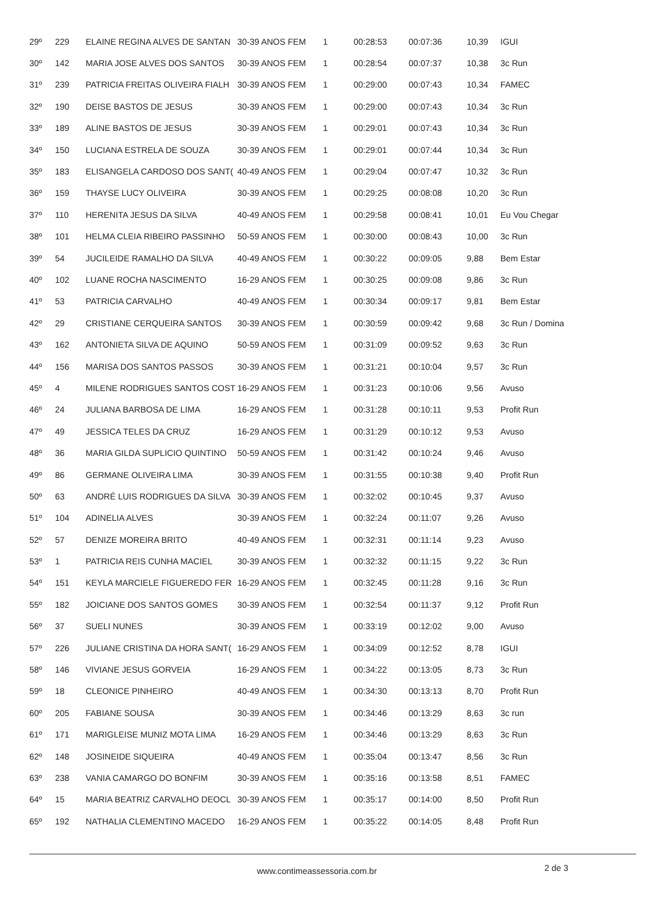| 29º | 229 | ELAINE REGINA ALVES DE SANTAN | 30-39 ANOS FEM | 1 | 00:28:53 | 00:07:36 | 10,39 | IGUI |
| 30º | 142 | MARIA JOSE ALVES DOS SANTOS | 30-39 ANOS FEM | 1 | 00:28:54 | 00:07:37 | 10,38 | 3c Run |
| 31º | 239 | PATRICIA FREITAS OLIVEIRA FIALH | 30-39 ANOS FEM | 1 | 00:29:00 | 00:07:43 | 10,34 | FAMEC |
| 32º | 190 | DEISE BASTOS DE JESUS | 30-39 ANOS FEM | 1 | 00:29:00 | 00:07:43 | 10,34 | 3c Run |
| 33º | 189 | ALINE BASTOS DE JESUS | 30-39 ANOS FEM | 1 | 00:29:01 | 00:07:43 | 10,34 | 3c Run |
| 34º | 150 | LUCIANA ESTRELA DE SOUZA | 30-39 ANOS FEM | 1 | 00:29:01 | 00:07:44 | 10,34 | 3c Run |
| 35º | 183 | ELISANGELA CARDOSO DOS SANT( | 40-49 ANOS FEM | 1 | 00:29:04 | 00:07:47 | 10,32 | 3c Run |
| 36º | 159 | THAYSE LUCY OLIVEIRA | 30-39 ANOS FEM | 1 | 00:29:25 | 00:08:08 | 10,20 | 3c Run |
| 37º | 110 | HERENITA JESUS DA SILVA | 40-49 ANOS FEM | 1 | 00:29:58 | 00:08:41 | 10,01 | Eu Vou Chegar |
| 38º | 101 | HELMA CLEIA RIBEIRO PASSINHO | 50-59 ANOS FEM | 1 | 00:30:00 | 00:08:43 | 10,00 | 3c Run |
| 39º | 54 | JUCILEIDE RAMALHO DA SILVA | 40-49 ANOS FEM | 1 | 00:30:22 | 00:09:05 | 9,88 | Bem Estar |
| 40º | 102 | LUANE ROCHA NASCIMENTO | 16-29 ANOS FEM | 1 | 00:30:25 | 00:09:08 | 9,86 | 3c Run |
| 41º | 53 | PATRICIA CARVALHO | 40-49 ANOS FEM | 1 | 00:30:34 | 00:09:17 | 9,81 | Bem Estar |
| 42º | 29 | CRISTIANE CERQUEIRA SANTOS | 30-39 ANOS FEM | 1 | 00:30:59 | 00:09:42 | 9,68 | 3c Run / Domina |
| 43º | 162 | ANTONIETA SILVA DE AQUINO | 50-59 ANOS FEM | 1 | 00:31:09 | 00:09:52 | 9,63 | 3c Run |
| 44º | 156 | MARISA DOS SANTOS PASSOS | 30-39 ANOS FEM | 1 | 00:31:21 | 00:10:04 | 9,57 | 3c Run |
| 45º | 4 | MILENE RODRIGUES SANTOS COST | 16-29 ANOS FEM | 1 | 00:31:23 | 00:10:06 | 9,56 | Avuso |
| 46º | 24 | JULIANA BARBOSA DE LIMA | 16-29 ANOS FEM | 1 | 00:31:28 | 00:10:11 | 9,53 | Profit Run |
| 47º | 49 | JESSICA TELES DA CRUZ | 16-29 ANOS FEM | 1 | 00:31:29 | 00:10:12 | 9,53 | Avuso |
| 48º | 36 | MARIA GILDA SUPLICIO QUINTINO | 50-59 ANOS FEM | 1 | 00:31:42 | 00:10:24 | 9,46 | Avuso |
| 49º | 86 | GERMANE OLIVEIRA LIMA | 30-39 ANOS FEM | 1 | 00:31:55 | 00:10:38 | 9,40 | Profit Run |
| 50º | 63 | ANDRÉ LUIS RODRIGUES DA SILVA | 30-39 ANOS FEM | 1 | 00:32:02 | 00:10:45 | 9,37 | Avuso |
| 51º | 104 | ADINELIA ALVES | 30-39 ANOS FEM | 1 | 00:32:24 | 00:11:07 | 9,26 | Avuso |
| 52º | 57 | DENIZE MOREIRA BRITO | 40-49 ANOS FEM | 1 | 00:32:31 | 00:11:14 | 9,23 | Avuso |
| 53º | 1 | PATRICIA REIS CUNHA MACIEL | 30-39 ANOS FEM | 1 | 00:32:32 | 00:11:15 | 9,22 | 3c Run |
| 54º | 151 | KEYLA MARCIELE FIGUEREDO FER | 16-29 ANOS FEM | 1 | 00:32:45 | 00:11:28 | 9,16 | 3c Run |
| 55º | 182 | JOICIANE DOS SANTOS GOMES | 30-39 ANOS FEM | 1 | 00:32:54 | 00:11:37 | 9,12 | Profit Run |
| 56º | 37 | SUELI NUNES | 30-39 ANOS FEM | 1 | 00:33:19 | 00:12:02 | 9,00 | Avuso |
| 57º | 226 | JULIANE CRISTINA DA HORA SANT( | 16-29 ANOS FEM | 1 | 00:34:09 | 00:12:52 | 8,78 | IGUI |
| 58º | 146 | VIVIANE JESUS GORVEIA | 16-29 ANOS FEM | 1 | 00:34:22 | 00:13:05 | 8,73 | 3c Run |
| 59º | 18 | CLEONICE PINHEIRO | 40-49 ANOS FEM | 1 | 00:34:30 | 00:13:13 | 8,70 | Profit Run |
| 60º | 205 | FABIANE SOUSA | 30-39 ANOS FEM | 1 | 00:34:46 | 00:13:29 | 8,63 | 3c run |
| 61º | 171 | MARIGLEISE MUNIZ MOTA LIMA | 16-29 ANOS FEM | 1 | 00:34:46 | 00:13:29 | 8,63 | 3c Run |
| 62º | 148 | JOSINEIDE SIQUEIRA | 40-49 ANOS FEM | 1 | 00:35:04 | 00:13:47 | 8,56 | 3c Run |
| 63º | 238 | VANIA CAMARGO DO BONFIM | 30-39 ANOS FEM | 1 | 00:35:16 | 00:13:58 | 8,51 | FAMEC |
| 64º | 15 | MARIA BEATRIZ CARVALHO DEOCL | 30-39 ANOS FEM | 1 | 00:35:17 | 00:14:00 | 8,50 | Profit Run |
| 65º | 192 | NATHALIA CLEMENTINO MACEDO | 16-29 ANOS FEM | 1 | 00:35:22 | 00:14:05 | 8,48 | Profit Run |
www.contimeassessoria.com.br 2 de 3